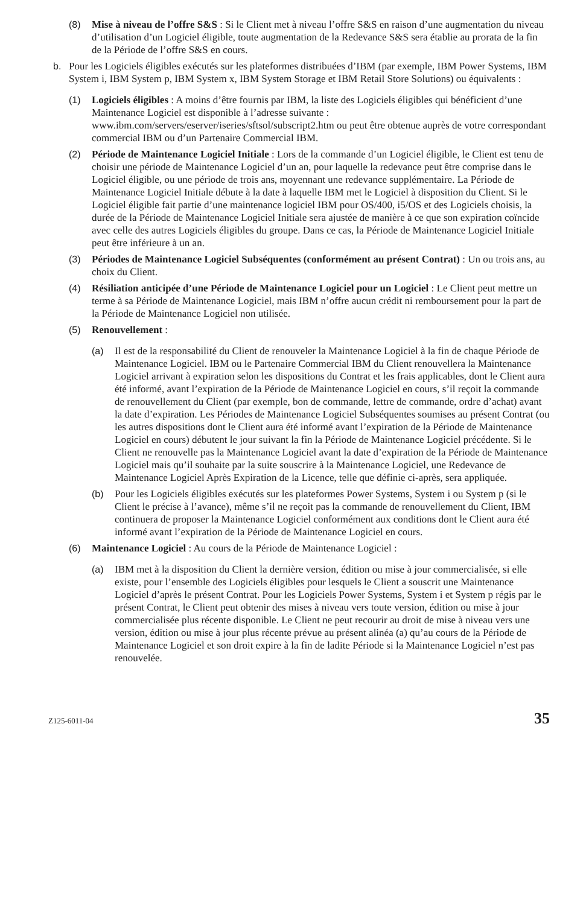(8) Mise à niveau de l’offre S&S : Si le Client met à niveau l’offre S&S en raison d’une augmentation du niveau d’utilisation d’un Logiciel éligible, toute augmentation de la Redevance S&S sera établie au prorata de la fin de la Période de l’offre S&S en cours.
b. Pour les Logiciels éligibles exécutés sur les plateformes distribuées d’IBM (par exemple, IBM Power Systems, IBM System i, IBM System p, IBM System x, IBM System Storage et IBM Retail Store Solutions) ou équivalents :
(1) Logiciels éligibles : A moins d’être fournis par IBM, la liste des Logiciels éligibles qui bénéficient d’une Maintenance Logiciel est disponible à l’adresse suivante : www.ibm.com/servers/eserver/iseries/sftsol/subscript2.htm ou peut être obtenue auprès de votre correspondant commercial IBM ou d’un Partenaire Commercial IBM.
(2) Période de Maintenance Logiciel Initiale : Lors de la commande d’un Logiciel éligible, le Client est tenu de choisir une période de Maintenance Logiciel d’un an, pour laquelle la redevance peut être comprise dans le Logiciel éligible, ou une période de trois ans, moyennant une redevance supplémentaire. La Période de Maintenance Logiciel Initiale débute à la date à laquelle IBM met le Logiciel à disposition du Client. Si le Logiciel éligible fait partie d’une maintenance logiciel IBM pour OS/400, i5/OS et des Logiciels choisis, la durée de la Période de Maintenance Logiciel Initiale sera ajustée de manière à ce que son expiration coïncide avec celle des autres Logiciels éligibles du groupe. Dans ce cas, la Période de Maintenance Logiciel Initiale peut être inférieure à un an.
(3) Périodes de Maintenance Logiciel Subséquentes (conformément au présent Contrat) : Un ou trois ans, au choix du Client.
(4) Résiliation anticipée d’une Période de Maintenance Logiciel pour un Logiciel : Le Client peut mettre un terme à sa Période de Maintenance Logiciel, mais IBM n’offre aucun crédit ni remboursement pour la part de la Période de Maintenance Logiciel non utilisée.
(5) Renouvellement :
(a) Il est de la responsabilité du Client de renouveler la Maintenance Logiciel à la fin de chaque Période de Maintenance Logiciel. IBM ou le Partenaire Commercial IBM du Client renouvellera la Maintenance Logiciel arrivant à expiration selon les dispositions du Contrat et les frais applicables, dont le Client aura été informé, avant l’expiration de la Période de Maintenance Logiciel en cours, s’il reçoit la commande de renouvellement du Client (par exemple, bon de commande, lettre de commande, ordre d’achat) avant la date d’expiration. Les Périodes de Maintenance Logiciel Subséquentes soumises au présent Contrat (ou les autres dispositions dont le Client aura été informé avant l’expiration de la Période de Maintenance Logiciel en cours) débutent le jour suivant la fin la Période de Maintenance Logiciel précédente. Si le Client ne renouvelle pas la Maintenance Logiciel avant la date d’expiration de la Période de Maintenance Logiciel mais qu’il souhaite par la suite souscrire à la Maintenance Logiciel, une Redevance de Maintenance Logiciel Après Expiration de la Licence, telle que définie ci-après, sera appliquée.
(b) Pour les Logiciels éligibles exécutés sur les plateformes Power Systems, System i ou System p (si le Client le précise à l’avance), même s’il ne reçoit pas la commande de renouvellement du Client, IBM continuera de proposer la Maintenance Logiciel conformément aux conditions dont le Client aura été informé avant l’expiration de la Période de Maintenance Logiciel en cours.
(6) Maintenance Logiciel : Au cours de la Période de Maintenance Logiciel :
(a) IBM met à la disposition du Client la dernière version, édition ou mise à jour commercialisée, si elle existe, pour l’ensemble des Logiciels éligibles pour lesquels le Client a souscrit une Maintenance Logiciel d’après le présent Contrat. Pour les Logiciels Power Systems, System i et System p régis par le présent Contrat, le Client peut obtenir des mises à niveau vers toute version, édition ou mise à jour commercialisée plus récente disponible. Le Client ne peut recourir au droit de mise à niveau vers une version, édition ou mise à jour plus récente prévue au présent alinéa (a) qu’au cours de la Période de Maintenance Logiciel et son droit expire à la fin de ladite Période si la Maintenance Logiciel n’est pas renouvelée.
Z125-6011-04 35